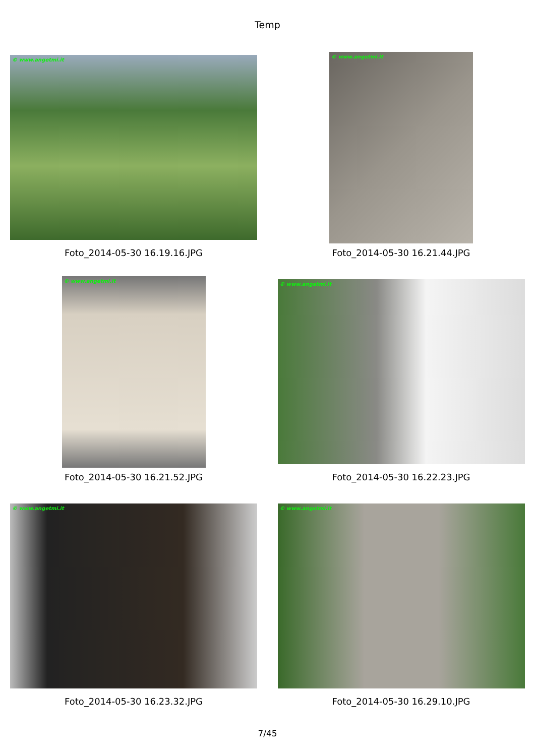Temp
© www.angetmi.it
Foto_2014-05-30 16.19.16.JPG
© www.angetmi.it
Foto_2014-05-30 16.21.44.JPG
© www.angetmi.it
Foto_2014-05-30 16.21.52.JPG
© www.angetmi.it
Foto_2014-05-30 16.22.23.JPG
© www.angetmi.it
Foto_2014-05-30 16.23.32.JPG
© www.angetmi.it
Foto_2014-05-30 16.29.10.JPG
7/45